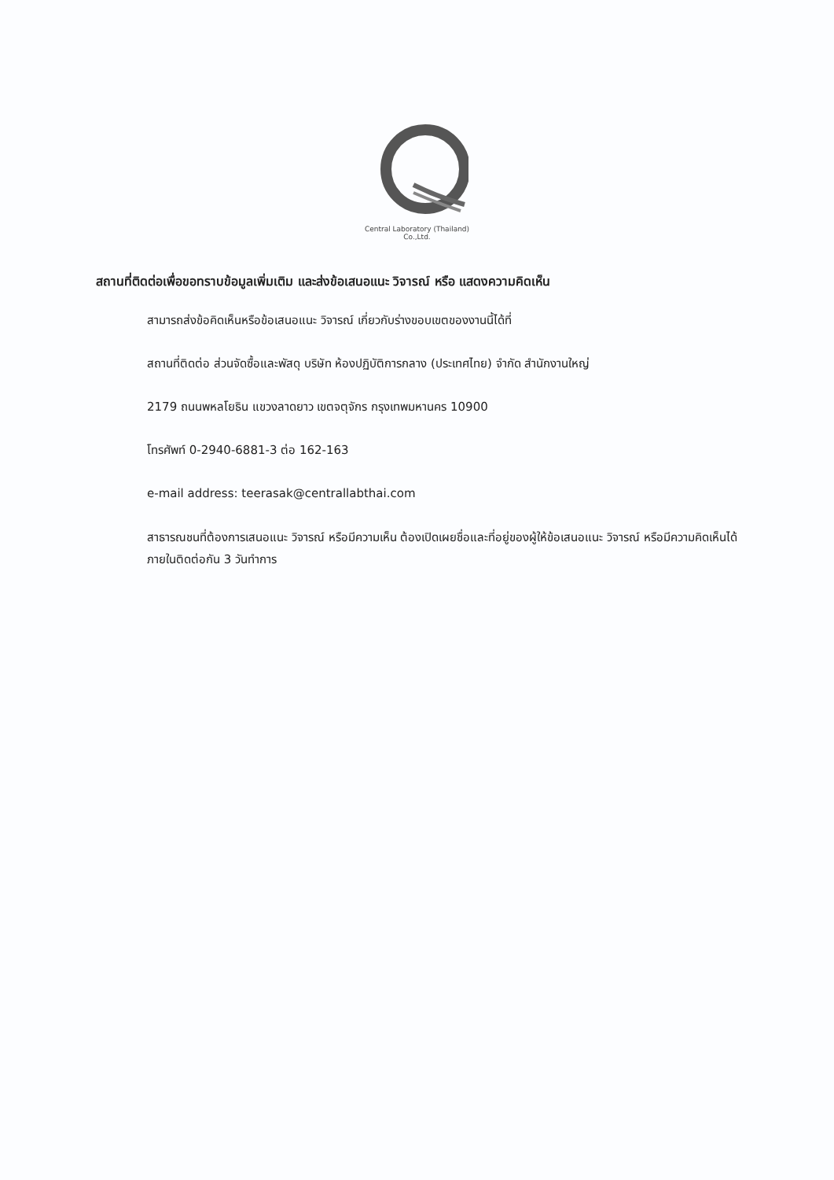Central Laboratory (Thailand) Co.,Ltd.
สถานที่ติดต่อเพื่อขอทราบข้อมูลเพิ่มเติม และส่งข้อเสนอแนะ วิจารณ์ หรือ แสดงความคิดเห็น
สามารถส่งข้อคิดเห็นหรือข้อเสนอแนะ วิจารณ์ เกี่ยวกับร่างขอบเขตของงานนี้ได้ที่
สถานที่ติดต่อ ส่วนจัดซื้อและพัสดุ บริษัท ห้องปฏิบัติการกลาง (ประเทศไทย) จำกัด สำนักงานใหญ่
2179 ถนนพหลโยธิน แขวงลาดยาว เขตจตุจักร กรุงเทพมหานคร 10900
โทรศัพท์ 0-2940-6881-3 ต่อ 162-163
e-mail address: teerasak@centrallabthai.com
สาธารณชนที่ต้องการเสนอแนะ วิจารณ์ หรือมีความเห็น ต้องเปิดเผยชื่อและที่อยู่ของผู้ให้ข้อเสนอแนะ วิจารณ์ หรือมีความคิดเห็นได้ภายในติดต่อกัน 3 วันทำการ